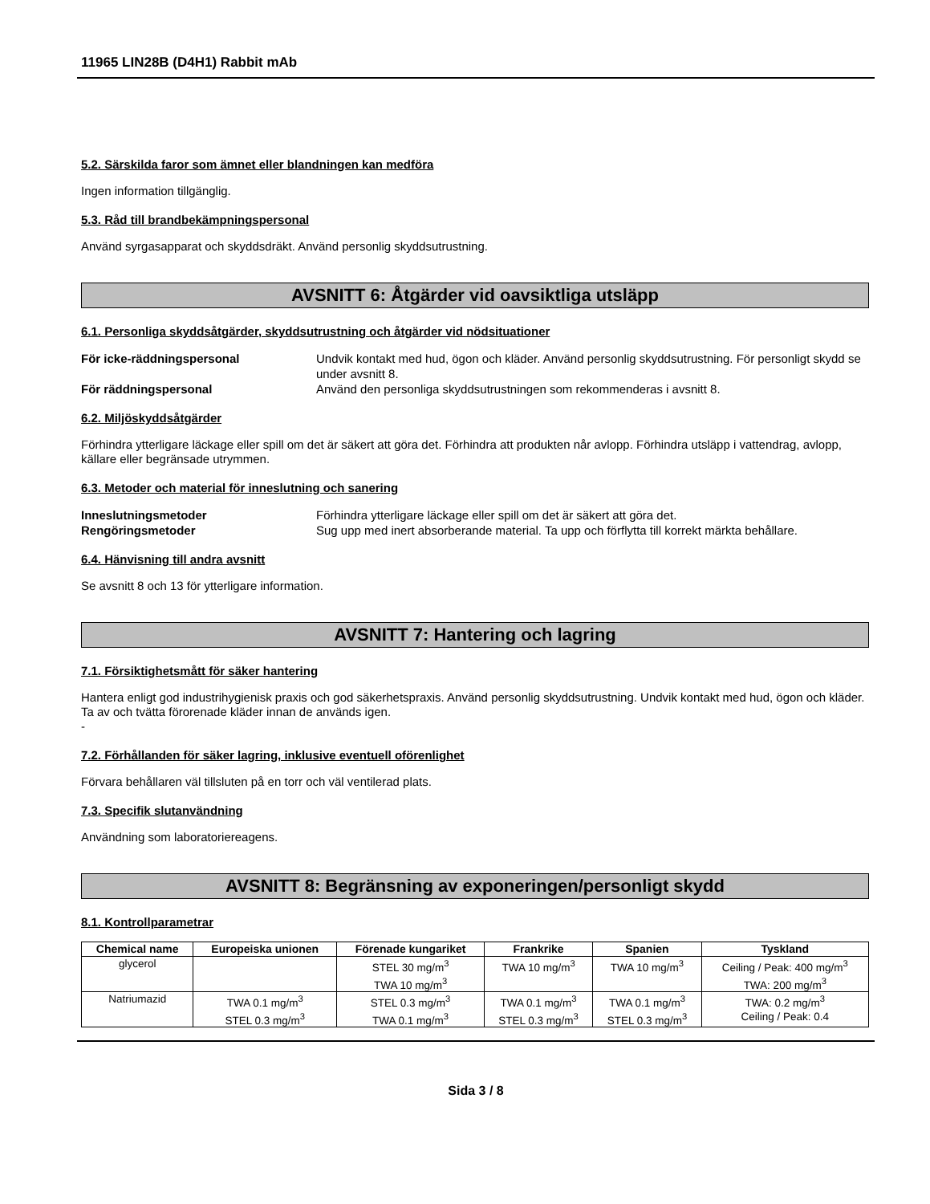11965 LIN28B (D4H1) Rabbit mAb
5.2. Särskilda faror som ämnet eller blandningen kan medföra
Ingen information tillgänglig.
5.3. Råd till brandbekämpningspersonal
Använd syrgasapparat och skyddsdräkt. Använd personlig skyddsutrustning.
AVSNITT 6: Åtgärder vid oavsiktliga utsläpp
6.1. Personliga skyddsåtgärder, skyddsutrustning och åtgärder vid nödsituationer
För icke-räddningspersonal Undvik kontakt med hud, ögon och kläder. Använd personlig skyddsutrustning. För personligt skydd se under avsnitt 8. För räddningspersonal Använd den personliga skyddsutrustningen som rekommenderas i avsnitt 8.
6.2. Miljöskyddsåtgärder
Förhindra ytterligare läckage eller spill om det är säkert att göra det. Förhindra att produkten når avlopp. Förhindra utsläpp i vattendrag, avlopp, källare eller begränsade utrymmen.
6.3. Metoder och material för inneslutning och sanering
Inneslutningsmetoder Förhindra ytterligare läckage eller spill om det är säkert att göra det. Rengöringsmetoder Sug upp med inert absorberande material. Ta upp och förflytta till korrekt märkta behållare.
6.4. Hänvisning till andra avsnitt
Se avsnitt 8 och 13 för ytterligare information.
AVSNITT 7: Hantering och lagring
7.1. Försiktighetsmått för säker hantering
Hantera enligt god industrihygienisk praxis och god säkerhetspraxis. Använd personlig skyddsutrustning. Undvik kontakt med hud, ögon och kläder. Ta av och tvätta förorenade kläder innan de används igen.
-
7.2. Förhållanden för säker lagring, inklusive eventuell oförenlighet
Förvara behållaren väl tillsluten på en torr och väl ventilerad plats.
7.3. Specifik slutanvändning
Användning som laboratoriereagens.
AVSNITT 8: Begränsning av exponeringen/personligt skydd
8.1. Kontrollparametrar
| Chemical name | Europeiska unionen | Förenade kungariket | Frankrike | Spanien | Tyskland |
| --- | --- | --- | --- | --- | --- |
| glycerol | | STEL 30 mg/m<sup>3</sup> TWA 10 mg/m<sup>3</sup> | TWA 10 mg/m<sup>3</sup> | TWA 10 mg/m<sup>3</sup> | Ceiling / Peak: 400 mg/m<sup>3</sup> TWA: 200 mg/m<sup>3</sup> |
| Natriumazid | TWA 0.1 mg/m<sup>3</sup> STEL 0.3 mg/m<sup>3</sup> | STEL 0.3 mg/m<sup>3</sup> TWA 0.1 mg/m<sup>3</sup> | TWA 0.1 mg/m<sup>3</sup> STEL 0.3 mg/m<sup>3</sup> | TWA 0.1 mg/m<sup>3</sup> STEL 0.3 mg/m<sup>3</sup> | TWA: 0.2 mg/m<sup>3</sup> Ceiling / Peak: 0.4 |
Sida 3 / 8